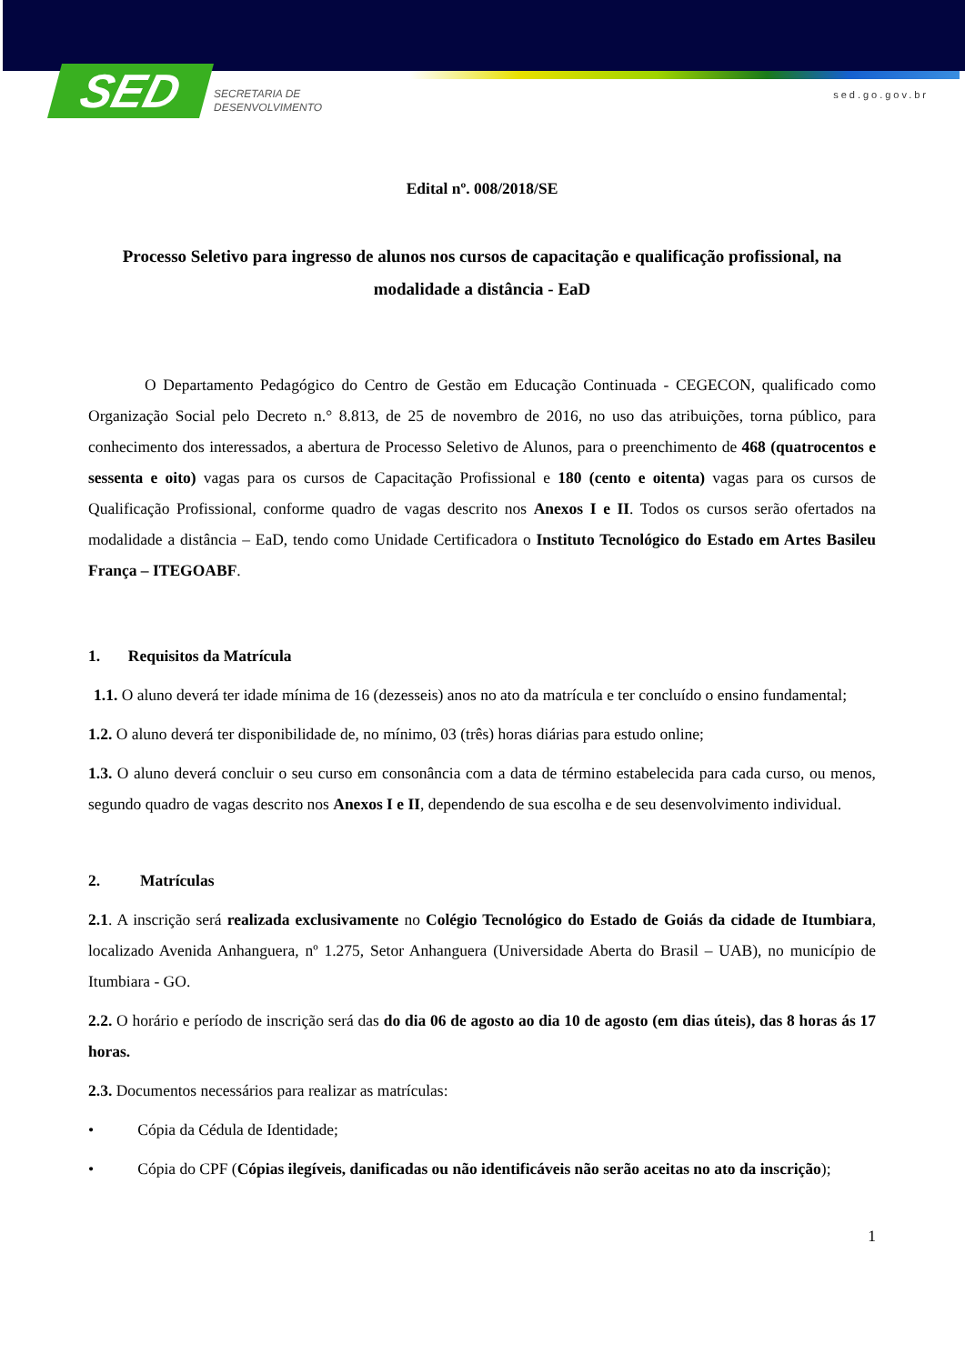SED
SECRETARIA DE
DESENVOLVIMENTO
sed.go.gov.br
Edital nº. 008/2018/SE
Processo Seletivo para ingresso de alunos nos cursos de capacitação e qualificação profissional, na modalidade a distância - EaD
O Departamento Pedagógico do Centro de Gestão em Educação Continuada - CEGECON, qualificado como Organização Social pelo Decreto n.° 8.813, de 25 de novembro de 2016, no uso das atribuições, torna público, para conhecimento dos interessados, a abertura de Processo Seletivo de Alunos, para o preenchimento de 468 (quatrocentos e sessenta e oito) vagas para os cursos de Capacitação Profissional e 180 (cento e oitenta) vagas para os cursos de Qualificação Profissional, conforme quadro de vagas descrito nos Anexos I e II. Todos os cursos serão ofertados na modalidade a distância – EaD, tendo como Unidade Certificadora o Instituto Tecnológico do Estado em Artes Basileu França – ITEGOABF.
1. Requisitos da Matrícula
1.1. O aluno deverá ter idade mínima de 16 (dezesseis) anos no ato da matrícula e ter concluído o ensino fundamental;
1.2. O aluno deverá ter disponibilidade de, no mínimo, 03 (três) horas diárias para estudo online;
1.3. O aluno deverá concluir o seu curso em consonância com a data de término estabelecida para cada curso, ou menos, segundo quadro de vagas descrito nos Anexos I e II, dependendo de sua escolha e de seu desenvolvimento individual.
2. Matrículas
2.1. A inscrição será realizada exclusivamente no Colégio Tecnológico do Estado de Goiás da cidade de Itumbiara, localizado Avenida Anhanguera, nº 1.275, Setor Anhanguera (Universidade Aberta do Brasil – UAB), no município de Itumbiara - GO.
2.2. O horário e período de inscrição será das do dia 06 de agosto ao dia 10 de agosto (em dias úteis), das 8 horas ás 17 horas.
2.3. Documentos necessários para realizar as matrículas:
• Cópia da Cédula de Identidade;
• Cópia do CPF (Cópias ilegíveis, danificadas ou não identificáveis não serão aceitas no ato da inscrição);
1